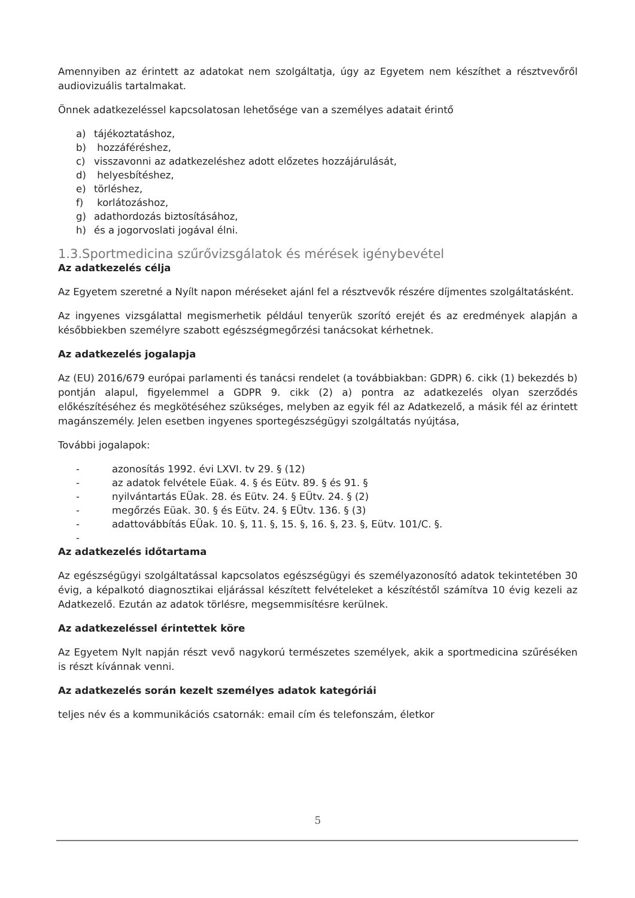Amennyiben az érintett az adatokat nem szolgáltatja, úgy az Egyetem nem készíthet a résztvevőről audiovizuális tartalmakat.
Önnek adatkezeléssel kapcsolatosan lehetősége van a személyes adatait érintő
a) tájékoztatáshoz,
b) hozzáféréshez,
c) visszavonni az adatkezeléshez adott előzetes hozzájárulását,
d) helyesbítéshez,
e) törléshez,
f) korlátozáshoz,
g) adathordozás biztosításához,
h) és a jogorvoslati jogával élni.
1.3.Sportmedicina szűrővizsgálatok és mérések igénybevétel
Az adatkezelés célja
Az Egyetem szeretné a Nyílt napon méréseket ajánl fel a résztvevők részére díjmentes szolgáltatásként.
Az ingyenes vizsgálattal megismerhetik például tenyerük szorító erejét és az eredmények alapján a későbbiekben személyre szabott egészségmegőrzési tanácsokat kérhetnek.
Az adatkezelés jogalapja
Az (EU) 2016/679 európai parlamenti és tanácsi rendelet (a továbbiakban: GDPR) 6. cikk (1) bekezdés b) pontján alapul, figyelemmel a GDPR 9. cikk (2) a) pontra az adatkezelés olyan szerződés előkészítéséhez és megkötéséhez szükséges, melyben az egyik fél az Adatkezelő, a másik fél az érintett magánszemély. Jelen esetben ingyenes sportegészségügyi szolgáltatás nyújtása,
További jogalapok:
- azonosítás 1992. évi LXVI. tv 29. § (12)
- az adatok felvétele Eüak. 4. § és Eütv. 89. § és 91. §
- nyilvántartás EÜak. 28. és Eütv. 24. § EÜtv. 24. § (2)
- megőrzés Eüak. 30. § és Eütv. 24. § EÜtv. 136. § (3)
- adattovábbítás EÜak. 10. §, 11. §, 15. §, 16. §, 23. §, Eütv. 101/C. §.
-
Az adatkezelés időtartama
Az egészségügyi szolgáltatással kapcsolatos egészségügyi és személyazonosító adatok tekintetében 30 évig, a képalkotó diagnosztikai eljárással készített felvételeket a készítéstől számítva 10 évig kezeli az Adatkezelő. Ezután az adatok törlésre, megsemmisítésre kerülnek.
Az adatkezeléssel érintettek köre
Az Egyetem Nylt napján részt vevő nagykorú természetes személyek, akik a sportmedicina szűréséken is részt kívánnak venni.
Az adatkezelés során kezelt személyes adatok kategóriái
teljes név és a kommunikációs csatornák: email cím és telefonszám, életkor
5